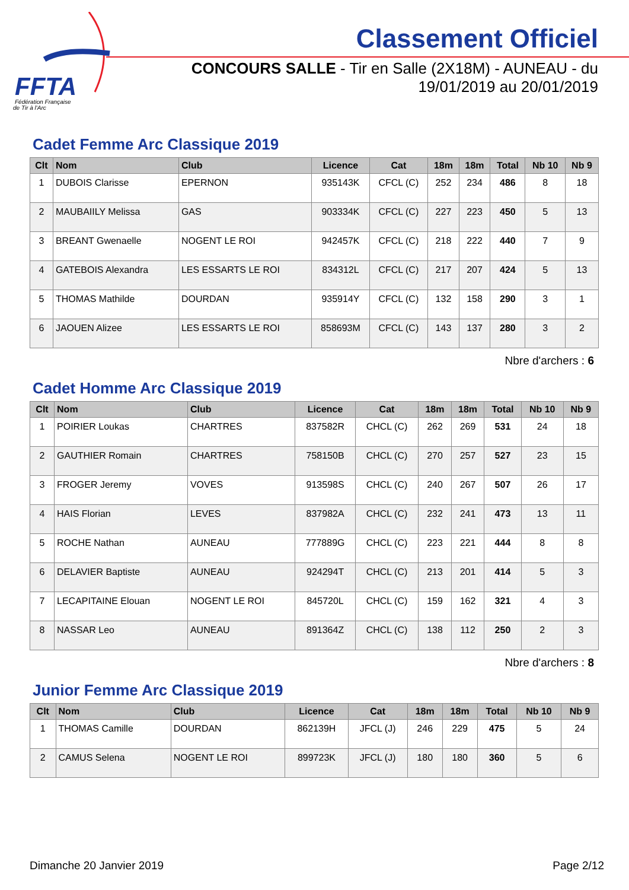FFTA
Fédération Française
de Tir à l'Arc
Classement Officiel
CONCOURS SALLE - Tir en Salle (2X18M) - AUNEAU - du 19/01/2019 au 20/01/2019
Cadet Femme Arc Classique 2019
| Clt | Nom | Club | Licence | Cat | 18m | 18m | Total | Nb 10 | Nb 9 |
| --- | --- | --- | --- | --- | --- | --- | --- | --- | --- |
| 1 | DUBOIS Clarisse | EPERNON | 935143K | CFCL (C) | 252 | 234 | 486 | 8 | 18 |
| 2 | MAUBAIILY Melissa | GAS | 903334K | CFCL (C) | 227 | 223 | 450 | 5 | 13 |
| 3 | BREANT Gwenaelle | NOGENT LE ROI | 942457K | CFCL (C) | 218 | 222 | 440 | 7 | 9 |
| 4 | GATEBOIS Alexandra | LES ESSARTS LE ROI | 834312L | CFCL (C) | 217 | 207 | 424 | 5 | 13 |
| 5 | THOMAS Mathilde | DOURDAN | 935914Y | CFCL (C) | 132 | 158 | 290 | 3 | 1 |
| 6 | JAOUEN Alizee | LES ESSARTS LE ROI | 858693M | CFCL (C) | 143 | 137 | 280 | 3 | 2 |
Nbre d'archers : 6
Cadet Homme Arc Classique 2019
| Clt | Nom | Club | Licence | Cat | 18m | 18m | Total | Nb 10 | Nb 9 |
| --- | --- | --- | --- | --- | --- | --- | --- | --- | --- |
| 1 | POIRIER Loukas | CHARTRES | 837582R | CHCL (C) | 262 | 269 | 531 | 24 | 18 |
| 2 | GAUTHIER Romain | CHARTRES | 758150B | CHCL (C) | 270 | 257 | 527 | 23 | 15 |
| 3 | FROGER Jeremy | VOVES | 913598S | CHCL (C) | 240 | 267 | 507 | 26 | 17 |
| 4 | HAIS Florian | LEVES | 837982A | CHCL (C) | 232 | 241 | 473 | 13 | 11 |
| 5 | ROCHE Nathan | AUNEAU | 777889G | CHCL (C) | 223 | 221 | 444 | 8 | 8 |
| 6 | DELAVIER Baptiste | AUNEAU | 924294T | CHCL (C) | 213 | 201 | 414 | 5 | 3 |
| 7 | LECAPITAINE Elouan | NOGENT LE ROI | 845720L | CHCL (C) | 159 | 162 | 321 | 4 | 3 |
| 8 | NASSAR Leo | AUNEAU | 891364Z | CHCL (C) | 138 | 112 | 250 | 2 | 3 |
Nbre d'archers : 8
Junior Femme Arc Classique 2019
| Clt | Nom | Club | Licence | Cat | 18m | 18m | Total | Nb 10 | Nb 9 |
| --- | --- | --- | --- | --- | --- | --- | --- | --- | --- |
| 1 | THOMAS Camille | DOURDAN | 862139H | JFCL (J) | 246 | 229 | 475 | 5 | 24 |
| 2 | CAMUS Selena | NOGENT LE ROI | 899723K | JFCL (J) | 180 | 180 | 360 | 5 | 6 |
Dimanche 20 Janvier 2019 Page 2/12